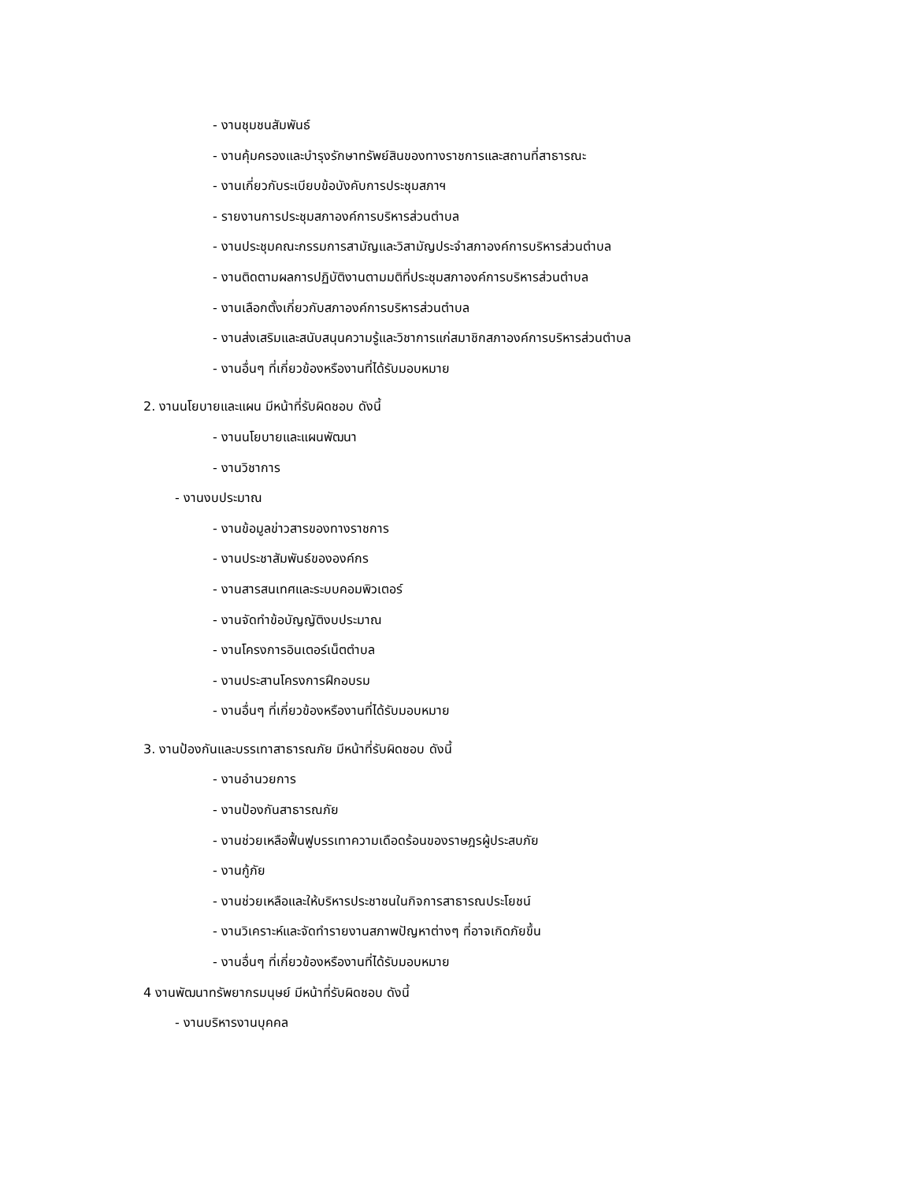- งานชุมชนสัมพันธ์
- งานคุ้มครองและบำรุงรักษาทรัพย์สินของทางราชการและสถานที่สาธารณะ
- งานเกี่ยวกับระเบียบข้อบังคับการประชุมสภาฯ
- รายงานการประชุมสภาองค์การบริหารส่วนตำบล
- งานประชุมคณะกรรมการสามัญและวิสามัญประจำสภาองค์การบริหารส่วนตำบล
- งานติดตามผลการปฏิบัติงานตามมติที่ประชุมสภาองค์การบริหารส่วนตำบล
- งานเลือกตั้งเกี่ยวกับสภาองค์การบริหารส่วนตำบล
- งานส่งเสริมและสนับสนุนความรู้และวิชาการแก่สมาชิกสภาองค์การบริหารส่วนตำบล
- งานอื่นๆ ที่เกี่ยวข้องหรืองานที่ได้รับมอบหมาย
2. งานนโยบายและแผน มีหน้าที่รับผิดชอบ ดังนี้
- งานนโยบายและแผนพัฒนา
- งานวิชาการ
- งานงบประมาณ
- งานข้อมูลข่าวสารของทางราชการ
- งานประชาสัมพันธ์ขององค์กร
- งานสารสนเทศและระบบคอมพิวเตอร์
- งานจัดทำข้อบัญญัติงบประมาณ
- งานโครงการอินเตอร์เน็ตตำบล
- งานประสานโครงการฝึกอบรม
- งานอื่นๆ ที่เกี่ยวข้องหรืองานที่ได้รับมอบหมาย
3. งานป้องกันและบรรเทาสาธารณภัย มีหน้าที่รับผิดชอบ ดังนี้
- งานอำนวยการ
- งานป้องกันสาธารณภัย
- งานช่วยเหลือฟื้นฟูบรรเทาความเดือดร้อนของราษฎรผู้ประสบภัย
- งานกู้ภัย
- งานช่วยเหลือและให้บริหารประชาชนในกิจการสาธารณประโยชน์
- งานวิเคราะห์และจัดทำรายงานสภาพปัญหาต่างๆ ที่อาจเกิดภัยขึ้น
- งานอื่นๆ ที่เกี่ยวข้องหรืองานที่ได้รับมอบหมาย
4 งานพัฒนาทรัพยากรมนุษย์ มีหน้าที่รับผิดชอบ ดังนี้
- งานบริหารงานบุคคล